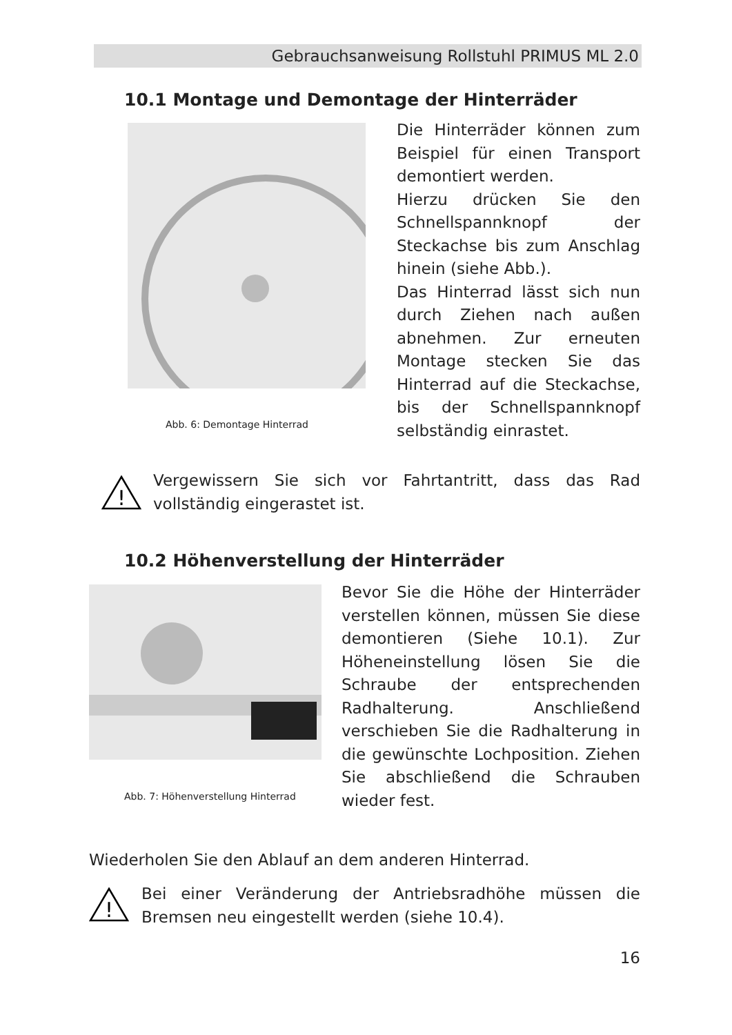Gebrauchsanweisung Rollstuhl PRIMUS ML 2.0
10.1 Montage und Demontage der Hinterräder
Abb. 6: Demontage Hinterrad
Die Hinterräder können zum Beispiel für einen Transport demontiert werden.
Hierzu drücken Sie den Schnellspannknopf der Steckachse bis zum Anschlag hinein (siehe Abb.).
Das Hinterrad lässt sich nun durch Ziehen nach außen abnehmen. Zur erneuten Montage stecken Sie das Hinterrad auf die Steckachse, bis der Schnellspannknopf selbständig einrastet.
!
Vergewissern Sie sich vor Fahrtantritt, dass das Rad vollständig eingerastet ist.
10.2 Höhenverstellung der Hinterräder
Abb. 7: Höhenverstellung Hinterrad
Bevor Sie die Höhe der Hinterräder verstellen können, müssen Sie diese demontieren (Siehe 10.1). Zur Höheneinstellung lösen Sie die Schraube der entsprechenden Radhalterung. Anschließend verschieben Sie die Radhalterung in die gewünschte Lochposition. Ziehen Sie abschließend die Schrauben wieder fest.
Wiederholen Sie den Ablauf an dem anderen Hinterrad.
!
Bei einer Veränderung der Antriebsradhöhe müssen die Bremsen neu eingestellt werden (siehe 10.4).
16